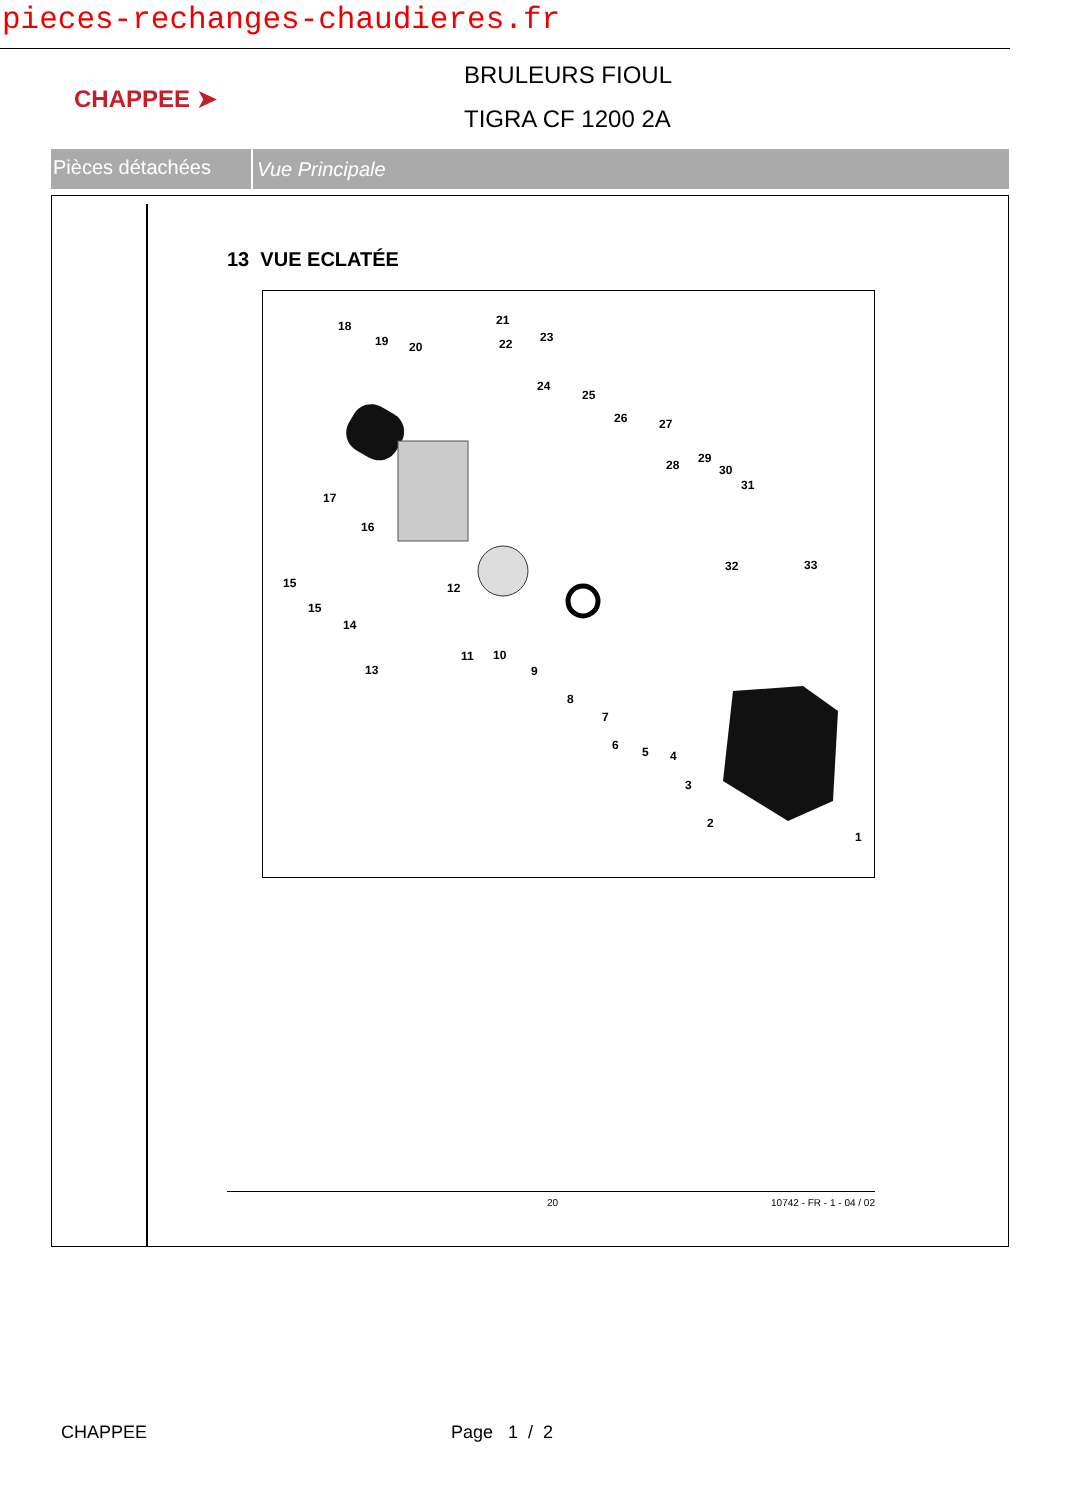pieces-rechanges-chaudieres.fr
CHAPPEE ➤
BRULEURS FIOUL
TIGRA CF 1200 2A
Pièces détachées
Vue Principale
13 VUE ECLATÉE
18
19 20
21
22 23
24
25
26 27
28 29
30
31
17
16
15
15
14
13
12
11 10
9
8
7
6 5 4
3
2
1
32 33
20 10742 - FR - 1 - 04 / 02
CHAPPEE Page 1 / 2